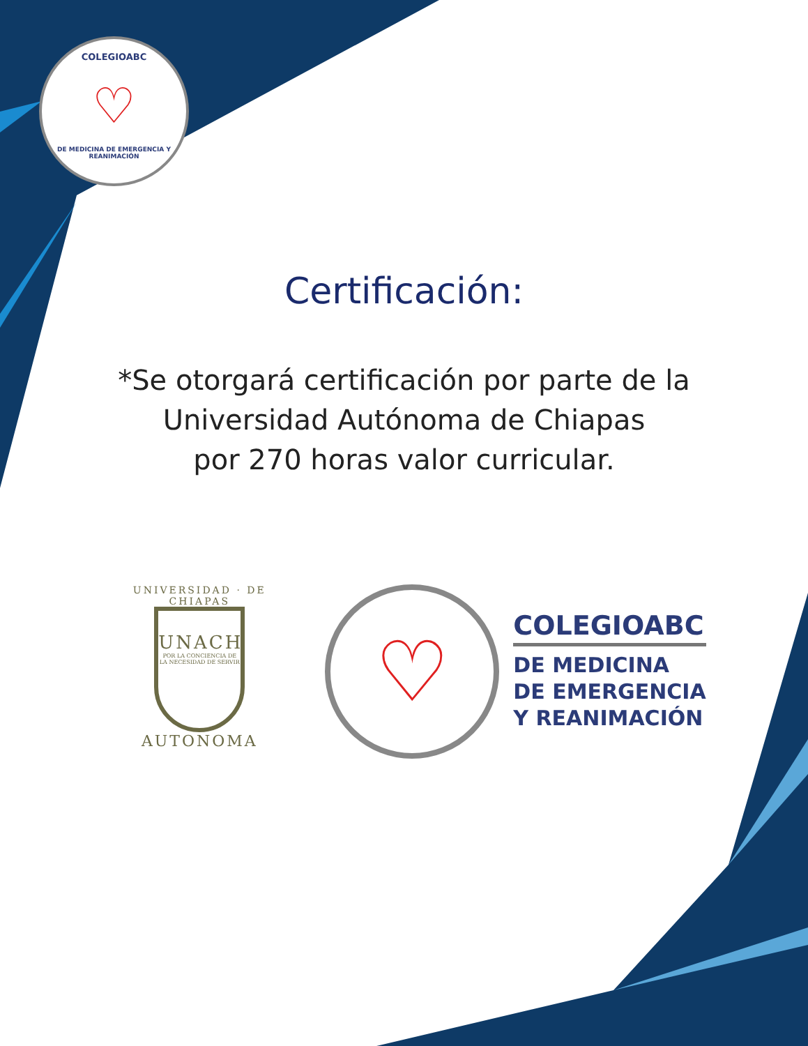COLEGIOABC
♡
DE MEDICINA DE EMERGENCIA Y REANIMACIÓN
Certificación:
*Se otorgará certificación por parte de la
Universidad Autónoma de Chiapas
por 270 horas valor curricular.
UNIVERSIDAD · DE CHIAPAS
UNACH
POR LA CONCIENCIA DE LA NECESIDAD DE SERVIR
AUTONOMA
♡
COLEGIOABC
DE MEDICINA
DE EMERGENCIA
Y REANIMACIÓN